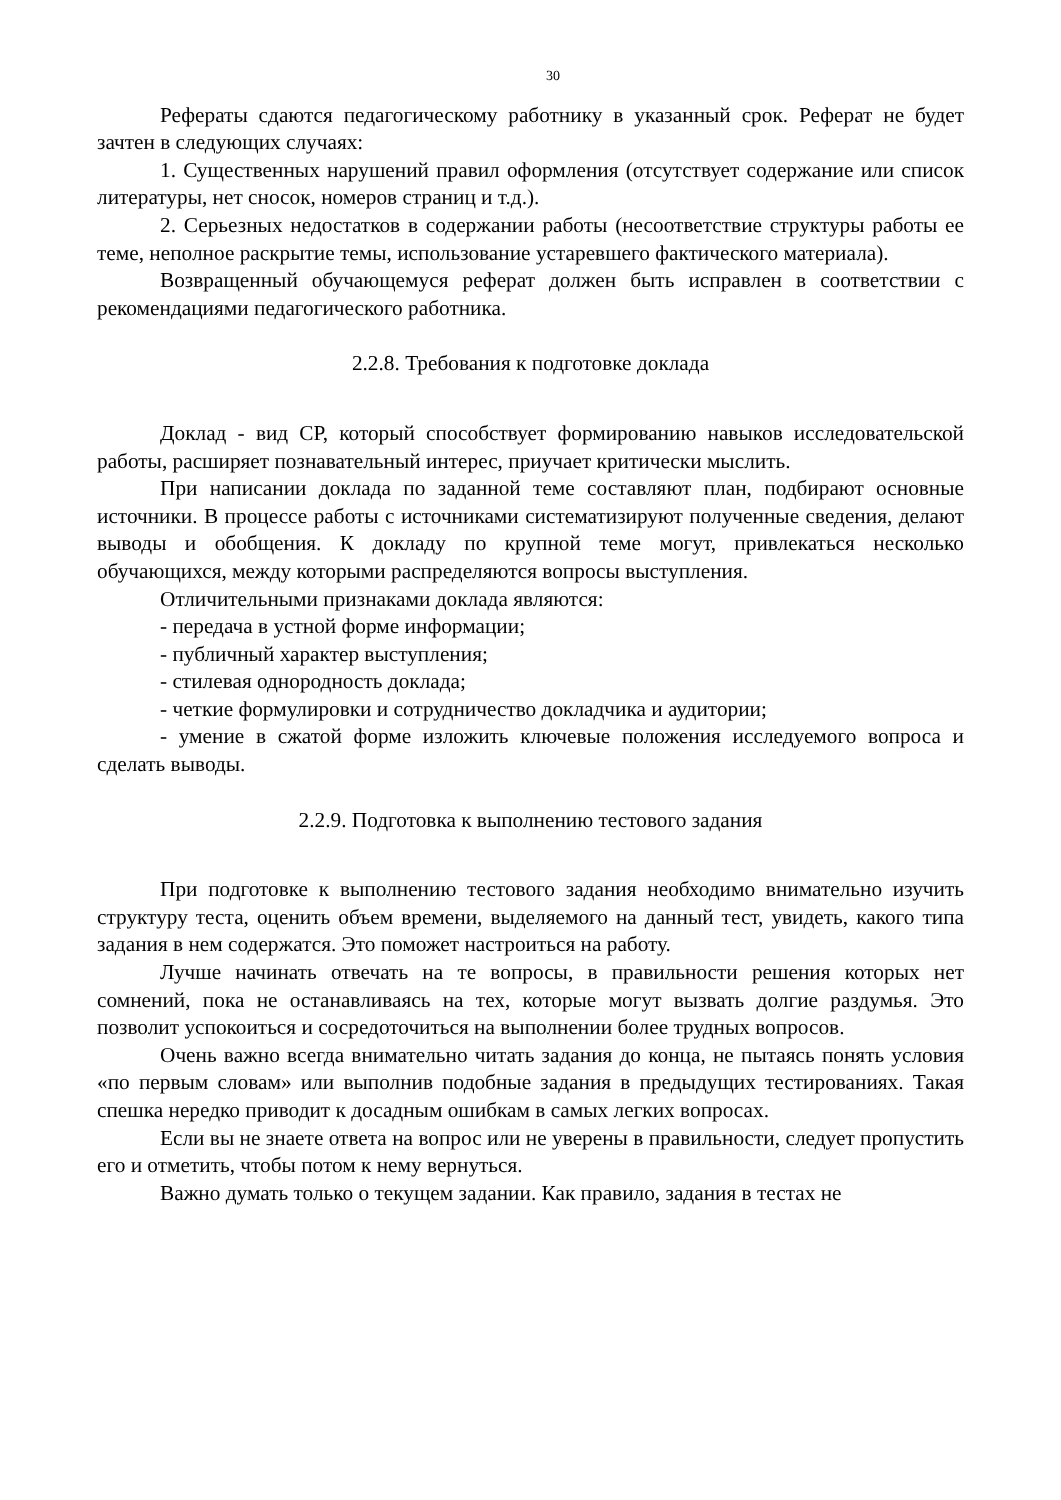30
Рефераты сдаются педагогическому работнику в указанный срок. Реферат не будет зачтен в следующих случаях:
1. Существенных нарушений правил оформления (отсутствует содержание или список литературы, нет сносок, номеров страниц и т.д.).
2. Серьезных недостатков в содержании работы (несоответствие структуры работы ее теме, неполное раскрытие темы, использование устаревшего фактического материала).
Возвращенный обучающемуся реферат должен быть исправлен в соответствии с рекомендациями педагогического работника.
2.2.8. Требования к подготовке доклада
Доклад - вид СР, который способствует формированию навыков исследовательской работы, расширяет познавательный интерес, приучает критически мыслить.
При написании доклада по заданной теме составляют план, подбирают основные источники. В процессе работы с источниками систематизируют полученные сведения, делают выводы и обобщения. К докладу по крупной теме могут, привлекаться несколько обучающихся, между которыми распределяются вопросы выступления.
Отличительными признаками доклада являются:
- передача в устной форме информации;
- публичный характер выступления;
- стилевая однородность доклада;
- четкие формулировки и сотрудничество докладчика и аудитории;
- умение в сжатой форме изложить ключевые положения исследуемого вопроса и сделать выводы.
2.2.9. Подготовка к выполнению тестового задания
При подготовке к выполнению тестового задания необходимо внимательно изучить структуру теста, оценить объем времени, выделяемого на данный тест, увидеть, какого типа задания в нем содержатся. Это поможет настроиться на работу.
Лучше начинать отвечать на те вопросы, в правильности решения которых нет сомнений, пока не останавливаясь на тех, которые могут вызвать долгие раздумья. Это позволит успокоиться и сосредоточиться на выполнении более трудных вопросов.
Очень важно всегда внимательно читать задания до конца, не пытаясь понять условия «по первым словам» или выполнив подобные задания в предыдущих тестированиях. Такая спешка нередко приводит к досадным ошибкам в самых легких вопросах.
Если вы не знаете ответа на вопрос или не уверены в правильности, следует пропустить его и отметить, чтобы потом к нему вернуться.
Важно думать только о текущем задании. Как правило, задания в тестах не